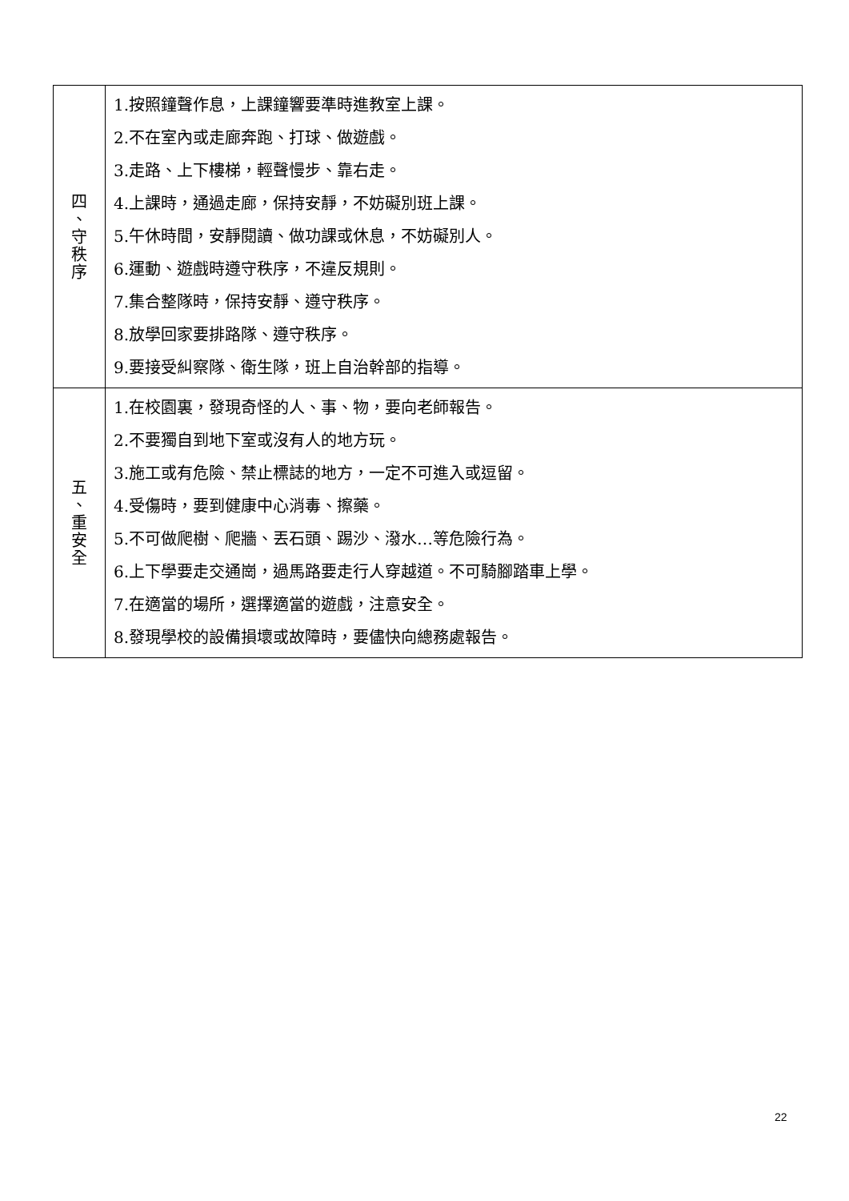| 四 、 守 秩 序 | 1.按照鐘聲作息，上課鐘響要準時進教室上課。 2.不在室內或走廊奔跑、打球、做遊戲。 3.走路、上下樓梯，輕聲慢步、靠右走。 4.上課時，通過走廊，保持安靜，不妨礙別班上課。 5.午休時間，安靜閱讀、做功課或休息，不妨礙別人。 6.運動、遊戲時遵守秩序，不違反規則。 7.集合整隊時，保持安靜、遵守秩序。 8.放學回家要排路隊、遵守秩序。 9.要接受糾察隊、衛生隊，班上自治幹部的指導。 |
| 五 、 重 安 全 | 1.在校園裏，發現奇怪的人、事、物，要向老師報告。 2.不要獨自到地下室或沒有人的地方玩。 3.施工或有危險、禁止標誌的地方，一定不可進入或逗留。 4.受傷時，要到健康中心消毒、擦藥。 5.不可做爬樹、爬牆、丟石頭、踢沙、潑水…等危險行為。 6.上下學要走交通崗，過馬路要走行人穿越道。不可騎腳踏車上學。 7.在適當的場所，選擇適當的遊戲，注意安全。 8.發現學校的設備損壞或故障時，要儘快向總務處報告。 |
22